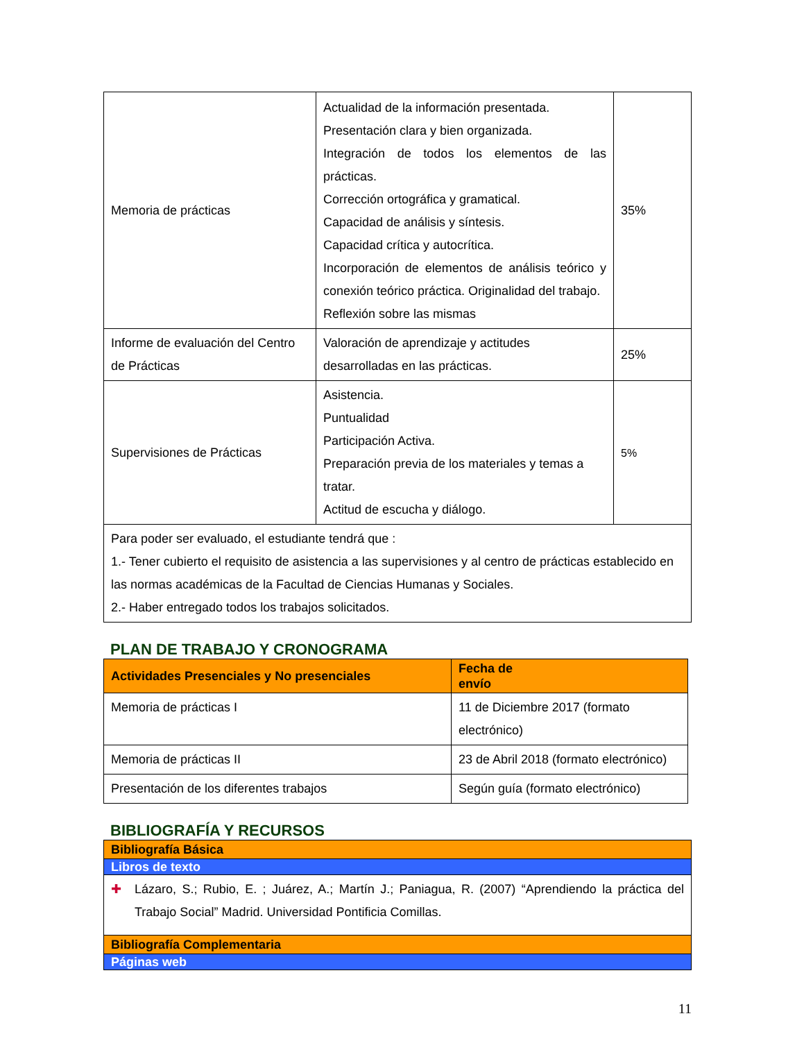| Memoria de prácticas | Actualidad de la información presentada. Presentación clara y bien organizada. Integración de todos los elementos de las prácticas. Corrección ortográfica y gramatical. Capacidad de análisis y síntesis. Capacidad crítica y autocrítica. Incorporación de elementos de análisis teórico y conexión teórico práctica. Originalidad del trabajo. Reflexión sobre las mismas | 35% |
| Informe de evaluación del Centro de Prácticas | Valoración de aprendizaje y actitudes desarrolladas en las prácticas. | 25% |
| Supervisiones de Prácticas | Asistencia. Puntualidad Participación Activa. Preparación previa de los materiales y temas a tratar. Actitud de escucha y diálogo. | 5% |
| Para poder ser evaluado, el estudiante tendrá que : 1.- Tener cubierto el requisito de asistencia a las supervisiones y al centro de prácticas establecido en las normas académicas de la Facultad de Ciencias Humanas y Sociales. 2.- Haber entregado todos los trabajos solicitados. | | |
PLAN DE TRABAJO Y CRONOGRAMA
| Actividades Presenciales y No presenciales | Fecha de envío |
| --- | --- |
| Memoria de prácticas I | 11 de Diciembre 2017 (formato electrónico) |
| Memoria de prácticas II | 23 de Abril 2018 (formato electrónico) |
| Presentación de los diferentes trabajos | Según guía (formato electrónico) |
BIBLIOGRAFÍA Y RECURSOS
| Bibliografía Básica |
| Libros de texto |
| ✚ Lázaro, S.; Rubio, E. ; Juárez, A.; Martín J.; Paniagua, R. (2007) “Aprendiendo la práctica del Trabajo Social” Madrid. Universidad Pontificia Comillas. |
| Bibliografía Complementaria |
| Páginas web |
11